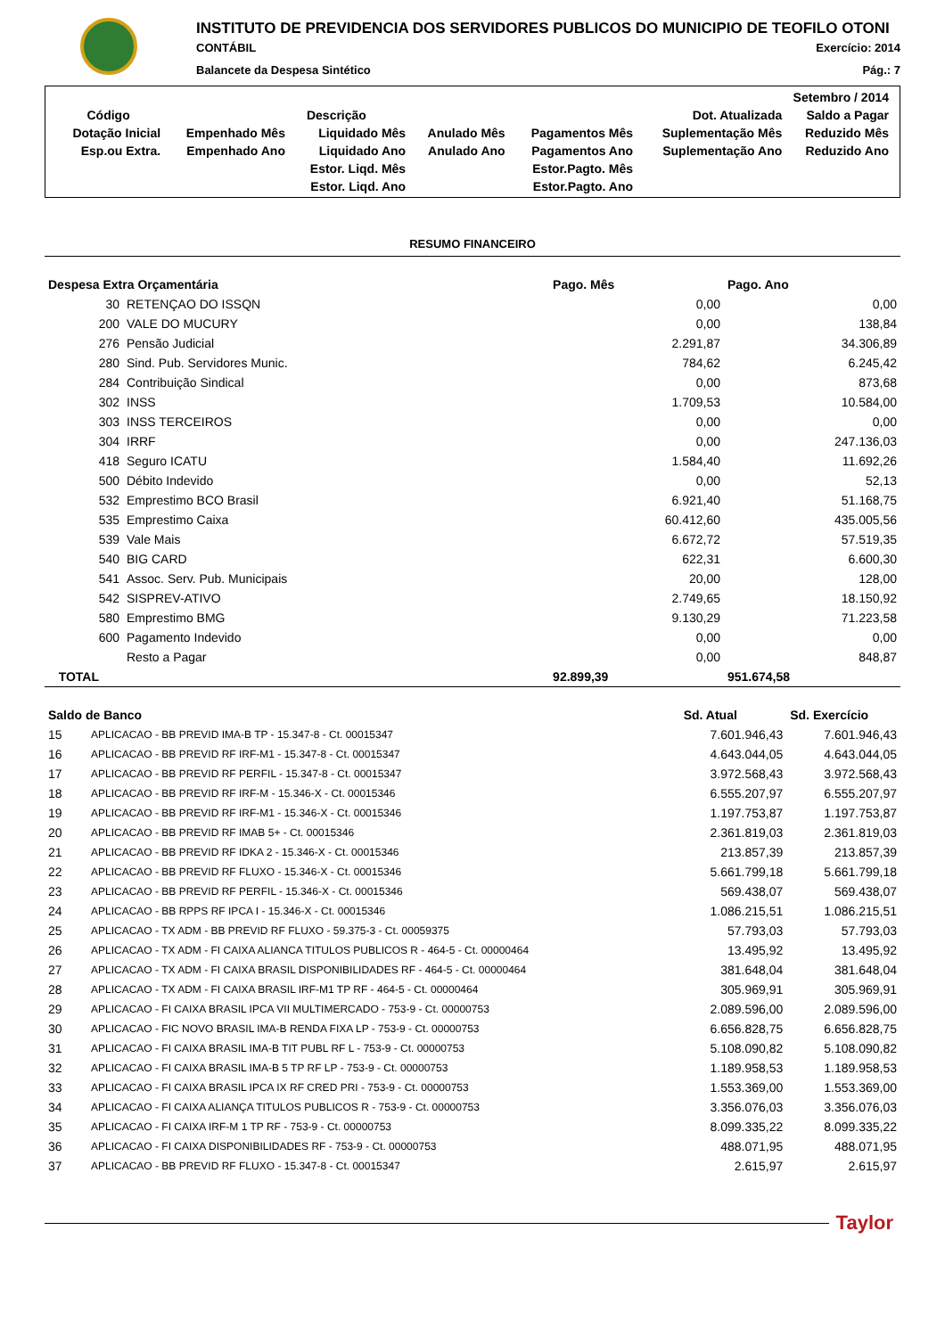INSTITUTO DE PREVIDENCIA DOS SERVIDORES PUBLICOS DO MUNICIPIO DE TEOFILO OTONI
CONTÁBIL Exercício: 2014
Balancete da Despesa Sintético Pág.: 7
| Setembro / 2014 | | | | | | |
| Código | Descrição | | | | Dot. Atualizada | Saldo a Pagar |
| Dotação Inicial | Empenhado Mês | Liquidado Mês | Anulado Mês | Pagamentos Mês | Suplementação Mês | Reduzido Mês |
| Esp.ou Extra. | Empenhado Ano | Liquidado Ano | Anulado Ano | Pagamentos Ano | Suplementação Ano | Reduzido Ano |
| | | Estor. Liqd. Mês | | Estor.Pagto. Mês | | |
| | | Estor. Liqd. Ano | | Estor.Pagto. Ano | | |
RESUMO FINANCEIRO
| Despesa Extra Orçamentária | | Pago. Mês | Pago. Ano |
| --- | --- | --- | --- |
| 30 | RETENÇAO DO ISSQN | 0,00 | 0,00 |
| 200 | VALE DO MUCURY | 0,00 | 138,84 |
| 276 | Pensão Judicial | 2.291,87 | 34.306,89 |
| 280 | Sind. Pub. Servidores Munic. | 784,62 | 6.245,42 |
| 284 | Contribuição Sindical | 0,00 | 873,68 |
| 302 | INSS | 1.709,53 | 10.584,00 |
| 303 | INSS TERCEIROS | 0,00 | 0,00 |
| 304 | IRRF | 0,00 | 247.136,03 |
| 418 | Seguro ICATU | 1.584,40 | 11.692,26 |
| 500 | Débito Indevido | 0,00 | 52,13 |
| 532 | Emprestimo BCO Brasil | 6.921,40 | 51.168,75 |
| 535 | Emprestimo Caixa | 60.412,60 | 435.005,56 |
| 539 | Vale Mais | 6.672,72 | 57.519,35 |
| 540 | BIG CARD | 622,31 | 6.600,30 |
| 541 | Assoc. Serv. Pub. Municipais | 20,00 | 128,00 |
| 542 | SISPREV-ATIVO | 2.749,65 | 18.150,92 |
| 580 | Emprestimo BMG | 9.130,29 | 71.223,58 |
| 600 | Pagamento Indevido | 0,00 | 0,00 |
| | Resto a Pagar | 0,00 | 848,87 |
| TOTAL | | 92.899,39 | 951.674,58 |
| Saldo de Banco | | Sd. Atual | Sd. Exercício |
| --- | --- | --- | --- |
| 15 | APLICACAO - BB PREVID IMA-B TP - 15.347-8 - Ct. 00015347 | 7.601.946,43 | 7.601.946,43 |
| 16 | APLICACAO - BB PREVID RF IRF-M1 - 15.347-8 - Ct. 00015347 | 4.643.044,05 | 4.643.044,05 |
| 17 | APLICACAO - BB PREVID RF PERFIL - 15.347-8 - Ct. 00015347 | 3.972.568,43 | 3.972.568,43 |
| 18 | APLICACAO - BB PREVID RF IRF-M - 15.346-X - Ct. 00015346 | 6.555.207,97 | 6.555.207,97 |
| 19 | APLICACAO - BB PREVID RF IRF-M1 - 15.346-X - Ct. 00015346 | 1.197.753,87 | 1.197.753,87 |
| 20 | APLICACAO - BB PREVID RF IMAB 5+ - Ct. 00015346 | 2.361.819,03 | 2.361.819,03 |
| 21 | APLICACAO - BB PREVID RF IDKA 2 - 15.346-X - Ct. 00015346 | 213.857,39 | 213.857,39 |
| 22 | APLICACAO - BB PREVID RF FLUXO - 15.346-X - Ct. 00015346 | 5.661.799,18 | 5.661.799,18 |
| 23 | APLICACAO - BB PREVID RF PERFIL - 15.346-X - Ct. 00015346 | 569.438,07 | 569.438,07 |
| 24 | APLICACAO - BB RPPS RF IPCA I - 15.346-X - Ct. 00015346 | 1.086.215,51 | 1.086.215,51 |
| 25 | APLICACAO - TX ADM - BB PREVID RF FLUXO - 59.375-3 - Ct. 00059375 | 57.793,03 | 57.793,03 |
| 26 | APLICACAO - TX ADM - FI CAIXA ALIANCA TITULOS PUBLICOS R - 464-5 - Ct. 00000464 | 13.495,92 | 13.495,92 |
| 27 | APLICACAO - TX ADM - FI CAIXA BRASIL DISPONIBILIDADES RF - 464-5 - Ct. 00000464 | 381.648,04 | 381.648,04 |
| 28 | APLICACAO - TX ADM - FI CAIXA BRASIL IRF-M1 TP RF - 464-5 - Ct. 00000464 | 305.969,91 | 305.969,91 |
| 29 | APLICACAO - FI CAIXA BRASIL IPCA VII MULTIMERCADO - 753-9 - Ct. 00000753 | 2.089.596,00 | 2.089.596,00 |
| 30 | APLICACAO - FIC NOVO BRASIL IMA-B RENDA FIXA LP - 753-9 - Ct. 00000753 | 6.656.828,75 | 6.656.828,75 |
| 31 | APLICACAO - FI CAIXA BRASIL IMA-B TIT PUBL RF L - 753-9 - Ct. 00000753 | 5.108.090,82 | 5.108.090,82 |
| 32 | APLICACAO - FI CAIXA BRASIL IMA-B 5 TP RF LP - 753-9 - Ct. 00000753 | 1.189.958,53 | 1.189.958,53 |
| 33 | APLICACAO - FI CAIXA BRASIL IPCA IX RF CRED PRI - 753-9 - Ct. 00000753 | 1.553.369,00 | 1.553.369,00 |
| 34 | APLICACAO - FI CAIXA ALIANÇA TITULOS PUBLICOS R - 753-9 - Ct. 00000753 | 3.356.076,03 | 3.356.076,03 |
| 35 | APLICACAO - FI CAIXA IRF-M 1 TP RF - 753-9 - Ct. 00000753 | 8.099.335,22 | 8.099.335,22 |
| 36 | APLICACAO - FI CAIXA DISPONIBILIDADES RF - 753-9 - Ct. 00000753 | 488.071,95 | 488.071,95 |
| 37 | APLICACAO - BB PREVID RF FLUXO - 15.347-8 - Ct. 00015347 | 2.615,97 | 2.615,97 |
Taylor